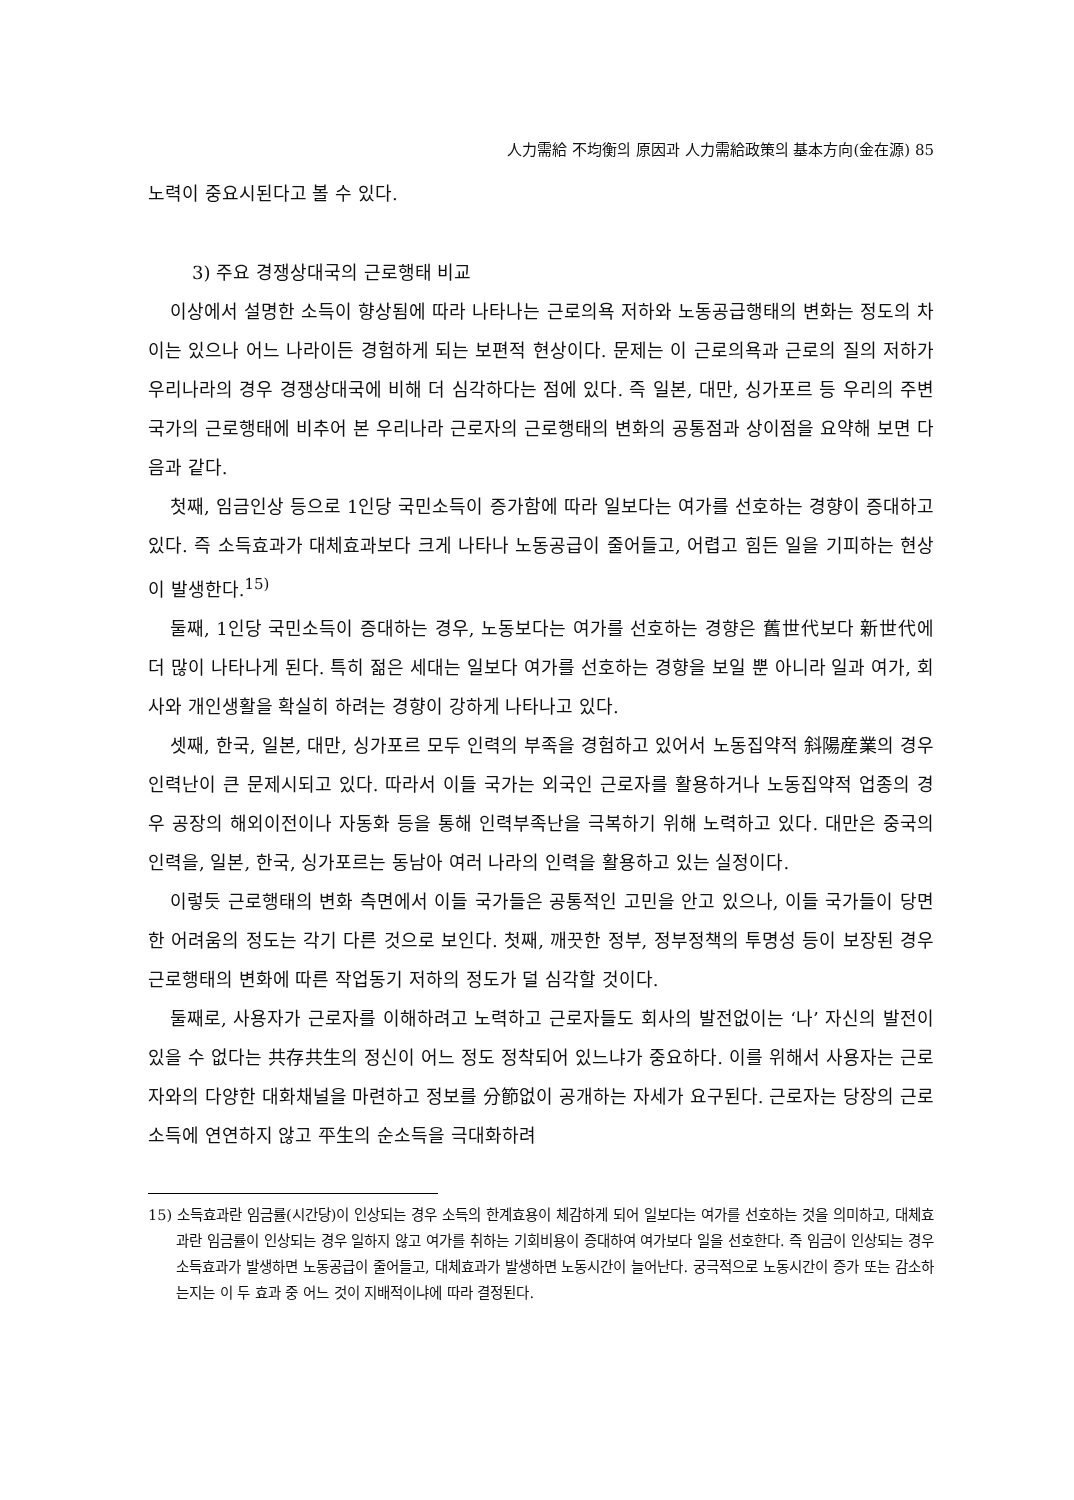人力需給 不均衡의 原因과 人力需給政策의 基本方向(金在源) 85
노력이 중요시된다고 볼 수 있다.
3) 주요 경쟁상대국의 근로행태 비교
이상에서 설명한 소득이 향상됨에 따라 나타나는 근로의욕 저하와 노동공급행태의 변화는 정도의 차이는 있으나 어느 나라이든 경험하게 되는 보편적 현상이다. 문제는 이 근로의욕과 근로의 질의 저하가 우리나라의 경우 경쟁상대국에 비해 더 심각하다는 점에 있다. 즉 일본, 대만, 싱가포르 등 우리의 주변국가의 근로행태에 비추어 본 우리나라 근로자의 근로행태의 변화의 공통점과 상이점을 요약해 보면 다음과 같다.
첫째, 임금인상 등으로 1인당 국민소득이 증가함에 따라 일보다는 여가를 선호하는 경향이 증대하고 있다. 즉 소득효과가 대체효과보다 크게 나타나 노동공급이 줄어들고, 어렵고 힘든 일을 기피하는 현상이 발생한다.<sup>15)</sup>
둘째, 1인당 국민소득이 증대하는 경우, 노동보다는 여가를 선호하는 경향은 舊世代보다 新世代에 더 많이 나타나게 된다. 특히 젊은 세대는 일보다 여가를 선호하는 경향을 보일 뿐 아니라 일과 여가, 회사와 개인생활을 확실히 하려는 경향이 강하게 나타나고 있다.
셋째, 한국, 일본, 대만, 싱가포르 모두 인력의 부족을 경험하고 있어서 노동집약적 斜陽産業의 경우 인력난이 큰 문제시되고 있다. 따라서 이들 국가는 외국인 근로자를 활용하거나 노동집약적 업종의 경우 공장의 해외이전이나 자동화 등을 통해 인력부족난을 극복하기 위해 노력하고 있다. 대만은 중국의 인력을, 일본, 한국, 싱가포르는 동남아 여러 나라의 인력을 활용하고 있는 실정이다.
이렇듯 근로행태의 변화 측면에서 이들 국가들은 공통적인 고민을 안고 있으나, 이들 국가들이 당면한 어려움의 정도는 각기 다른 것으로 보인다. 첫째, 깨끗한 정부, 정부정책의 투명성 등이 보장된 경우 근로행태의 변화에 따른 작업동기 저하의 정도가 덜 심각할 것이다.
둘째로, 사용자가 근로자를 이해하려고 노력하고 근로자들도 회사의 발전없이는 ‘나’ 자신의 발전이 있을 수 없다는 共存共生의 정신이 어느 정도 정착되어 있느냐가 중요하다. 이를 위해서 사용자는 근로자와의 다양한 대화채널을 마련하고 정보를 分節없이 공개하는 자세가 요구된다. 근로자는 당장의 근로소득에 연연하지 않고 平生의 순소득을 극대화하려
15) 소득효과란 임금률(시간당)이 인상되는 경우 소득의 한계효용이 체감하게 되어 일보다는 여가를 선호하는 것을 의미하고, 대체효과란 임금률이 인상되는 경우 일하지 않고 여가를 취하는 기회비용이 증대하여 여가보다 일을 선호한다. 즉 임금이 인상되는 경우 소득효과가 발생하면 노동공급이 줄어들고, 대체효과가 발생하면 노동시간이 늘어난다. 궁극적으로 노동시간이 증가 또는 감소하는지는 이 두 효과 중 어느 것이 지배적이냐에 따라 결정된다.